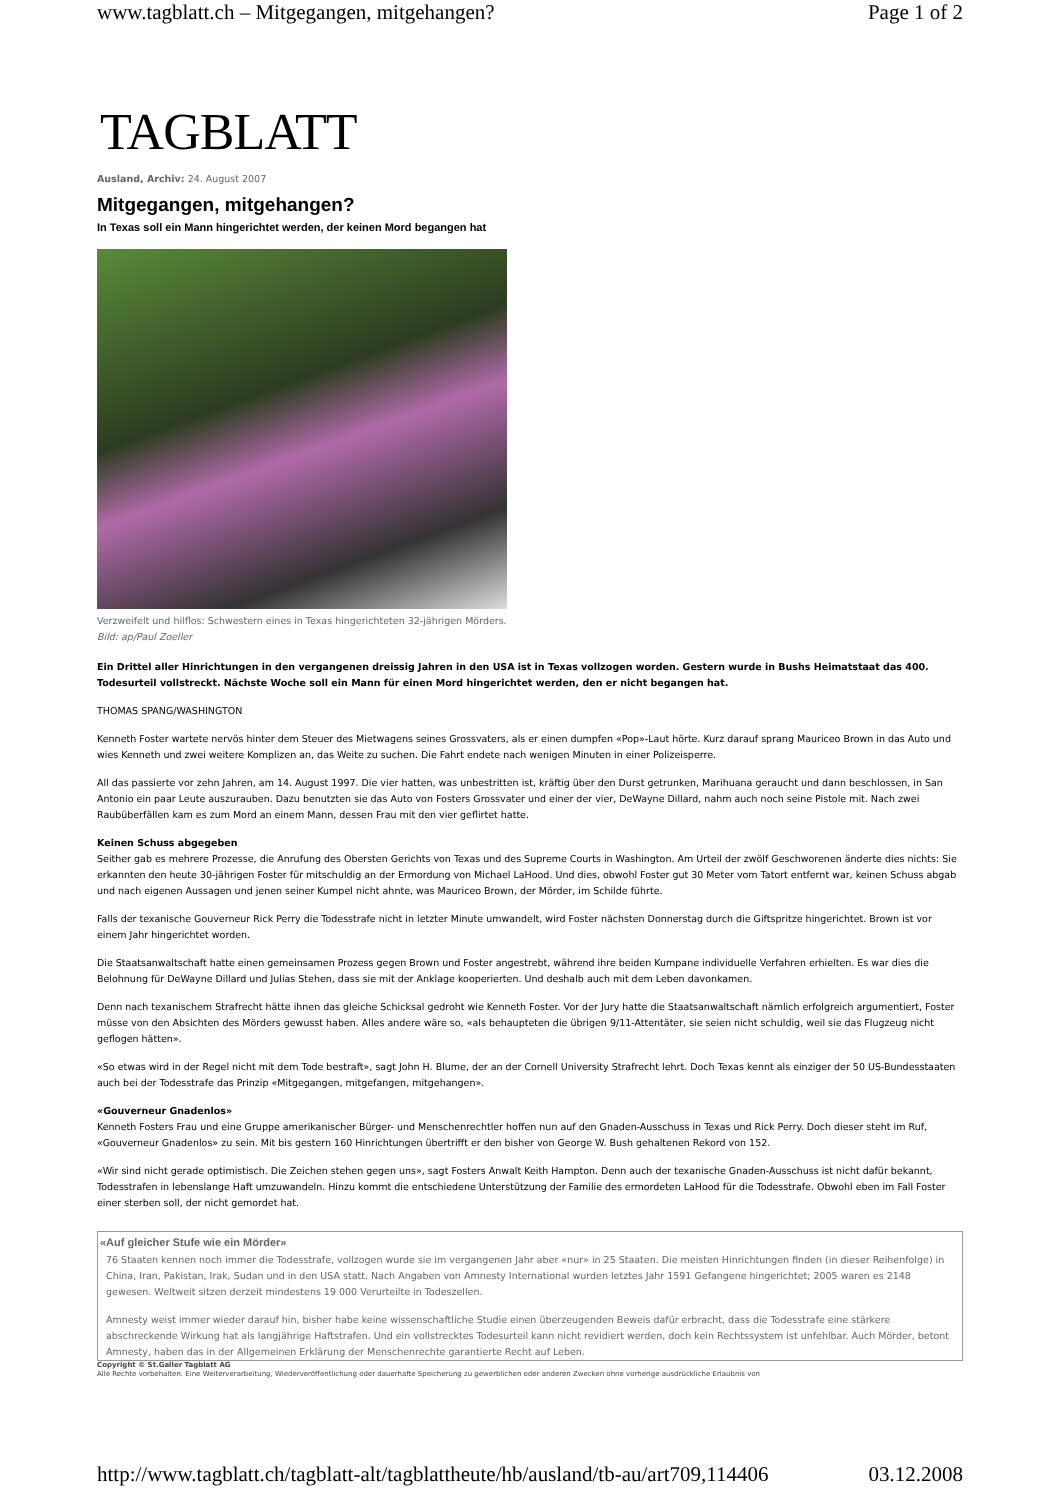www.tagblatt.ch – Mitgegangen, mitgehangen? Page 1 of 2
TAGBLATT
Ausland, Archiv: 24. August 2007
Mitgegangen, mitgehangen?
In Texas soll ein Mann hingerichtet werden, der keinen Mord begangen hat
Verzweifelt und hilflos: Schwestern eines in Texas hingerichteten 32-jährigen Mörders. Bild: ap/Paul Zoeller
Ein Drittel aller Hinrichtungen in den vergangenen dreissig Jahren in den USA ist in Texas vollzogen worden. Gestern wurde in Bushs Heimatstaat das 400. Todesurteil vollstreckt. Nächste Woche soll ein Mann für einen Mord hingerichtet werden, den er nicht begangen hat.
THOMAS SPANG/WASHINGTON
Kenneth Foster wartete nervös hinter dem Steuer des Mietwagens seines Grossvaters, als er einen dumpfen «Pop»-Laut hörte. Kurz darauf sprang Mauriceo Brown in das Auto und wies Kenneth und zwei weitere Komplizen an, das Weite zu suchen. Die Fahrt endete nach wenigen Minuten in einer Polizeisperre.
All das passierte vor zehn Jahren, am 14. August 1997. Die vier hatten, was unbestritten ist, kräftig über den Durst getrunken, Marihuana geraucht und dann beschlossen, in San Antonio ein paar Leute auszurauben. Dazu benutzten sie das Auto von Fosters Grossvater und einer der vier, DeWayne Dillard, nahm auch noch seine Pistole mit. Nach zwei Raubüberfällen kam es zum Mord an einem Mann, dessen Frau mit den vier geflirtet hatte.
Keinen Schuss abgegeben
Seither gab es mehrere Prozesse, die Anrufung des Obersten Gerichts von Texas und des Supreme Courts in Washington. Am Urteil der zwölf Geschworenen änderte dies nichts: Sie erkannten den heute 30-jährigen Foster für mitschuldig an der Ermordung von Michael LaHood. Und dies, obwohl Foster gut 30 Meter vom Tatort entfernt war, keinen Schuss abgab und nach eigenen Aussagen und jenen seiner Kumpel nicht ahnte, was Mauriceo Brown, der Mörder, im Schilde führte.
Falls der texanische Gouverneur Rick Perry die Todesstrafe nicht in letzter Minute umwandelt, wird Foster nächsten Donnerstag durch die Giftspritze hingerichtet. Brown ist vor einem Jahr hingerichtet worden.
Die Staatsanwaltschaft hatte einen gemeinsamen Prozess gegen Brown und Foster angestrebt, während ihre beiden Kumpane individuelle Verfahren erhielten. Es war dies die Belohnung für DeWayne Dillard und Julias Stehen, dass sie mit der Anklage kooperierten. Und deshalb auch mit dem Leben davonkamen.
Denn nach texanischem Strafrecht hätte ihnen das gleiche Schicksal gedroht wie Kenneth Foster. Vor der Jury hatte die Staatsanwaltschaft nämlich erfolgreich argumentiert, Foster müsse von den Absichten des Mörders gewusst haben. Alles andere wäre so, «als behaupteten die übrigen 9/11-Attentäter, sie seien nicht schuldig, weil sie das Flugzeug nicht geflogen hätten».
«So etwas wird in der Regel nicht mit dem Tode bestraft», sagt John H. Blume, der an der Cornell University Strafrecht lehrt. Doch Texas kennt als einziger der 50 US-Bundesstaaten auch bei der Todesstrafe das Prinzip «Mitgegangen, mitgefangen, mitgehangen».
«Gouverneur Gnadenlos»
Kenneth Fosters Frau und eine Gruppe amerikanischer Bürger- und Menschenrechtler hoffen nun auf den Gnaden-Ausschuss in Texas und Rick Perry. Doch dieser steht im Ruf, «Gouverneur Gnadenlos» zu sein. Mit bis gestern 160 Hinrichtungen übertrifft er den bisher von George W. Bush gehaltenen Rekord von 152.
«Wir sind nicht gerade optimistisch. Die Zeichen stehen gegen uns», sagt Fosters Anwalt Keith Hampton. Denn auch der texanische Gnaden-Ausschuss ist nicht dafür bekannt, Todesstrafen in lebenslange Haft umzuwandeln. Hinzu kommt die entschiedene Unterstützung der Familie des ermordeten LaHood für die Todesstrafe. Obwohl eben im Fall Foster einer sterben soll, der nicht gemordet hat.
«Auf gleicher Stufe wie ein Mörder»
76 Staaten kennen noch immer die Todesstrafe, vollzogen wurde sie im vergangenen Jahr aber «nur» in 25 Staaten. Die meisten Hinrichtungen finden (in dieser Reihenfolge) in China, Iran, Pakistan, Irak, Sudan und in den USA statt. Nach Angaben von Amnesty International wurden letztes Jahr 1591 Gefangene hingerichtet; 2005 waren es 2148 gewesen. Weltweit sitzen derzeit mindestens 19 000 Verurteilte in Todeszellen.
Amnesty weist immer wieder darauf hin, bisher habe keine wissenschaftliche Studie einen überzeugenden Beweis dafür erbracht, dass die Todesstrafe eine stärkere abschreckende Wirkung hat als langjährige Haftstrafen. Und ein vollstrecktes Todesurteil kann nicht revidiert werden, doch kein Rechtssystem ist unfehlbar. Auch Mörder, betont Amnesty, haben das in der Allgemeinen Erklärung der Menschenrechte garantierte Recht auf Leben.
Copyright © St.Galler Tagblatt AG
Alle Rechte vorbehalten. Eine Weiterverarbeitung, Wiederveröffentlichung oder dauerhafte Speicherung zu gewerblichen oder anderen Zwecken ohne vorherige ausdrückliche Erlaubnis von
http://www.tagblatt.ch/tagblatt-alt/tagblattheute/hb/ausland/tb-au/art709,114406 03.12.2008